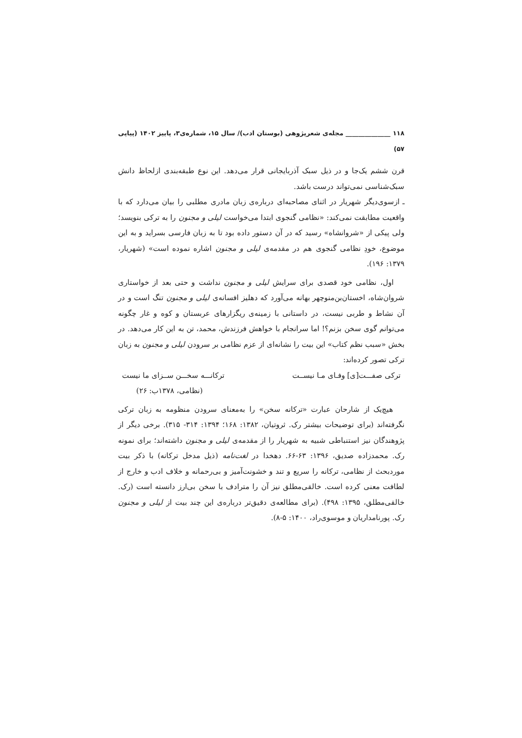۱۱۸ ______________ مجله‌ی شعرپژوهی (بوستان ادب)/ سال ۱۵، شماره‌ی۳، پاییز ۱۴۰۲ (پیاپی ۵۷)
قرن ششم یک‌جا و در ذیل سبک آذربایجانی قرار می‌دهد. این نوع طبقه‌بندی ازلحاظ دانش سبک‌شناسی نمی‌تواند درست باشد.
ـ ازسوی‌دیگر شهریار در اثنای مصاحبه‌ای درباره‌ی زبان مادری مطلبی را بیان می‌دارد که با واقعیت مطابقت نمی‌کند: «نظامی گنجوی ابتدا می‌خواست لیلی و مجنون را به ترکی بنویسد؛ ولی پیکی از «شروانشاه» رسید که در آن دستور داده بود تا به زبان فارسی بسراید و به این موضوع، خودِ نظامی گنجوی هم در مقدمه‌ی لیلی و مجنون اشاره نموده است» (شهریار، ۱۳۷۹: ۱۹۶).
اول، نظامی خود قصدی برای سرایش لیلی و مجنون نداشت و حتی بعد از خواستاری شروان‌شاه، اخستان‌بن‌منوچهر بهانه می‌آورد که دهلیز افسانه‌ی لیلی و مجنون تنگ است و در آن نشاط و طربی نیست، در داستانی با زمینه‌ی ریگزارهای عربستان و کوه و غار چگونه می‌توانم گوی سخن بزنم؟! اما سرانجام با خواهش فرزندش، محمد، تن به این کار می‌دهد. در بخش «سبب نظم کتاب» این بیت را نشانه‌ای از عزم نظامی بر سرودن لیلی و مجنون به زبان ترکی تصور کرده‌اند:
ترکی صفـــت[ی] وفـای مـا نیســت ترکانـــه سخـــن ســزای ما نیست
(نظامی، ۱۳۷۸ب: ۲۶)
هیچ‌یک از شارحان عبارت «ترکانه سخن» را به‌معنای سرودن منظومه به زبان ترکی نگرفته‌اند (برای توضیحات بیشتر رک. ثروتیان، ۱۳۸۲: ۱۶۸؛ ۱۳۹۴: ۳۱۴- ۳۱۵). برخی دیگر از پژوهندگان نیز استنباطی شبیه به شهریار را از مقدمه‌ی لیلی و مجنون داشته‌اند؛ برای نمونه رک. محمدزاده صدیق، ۱۳۹۶: ۶۳-۶۶. دهخدا در لغت‌نامه (ذیل مدخل ترکانه) با ذکر بیت موردبحث از نظامی، ترکانه را سریع و تند و خشونت‌آمیز و بی‌رحمانه و خلاف ادب و خارج از لطافت معنی کرده است. خالقی‌مطلق نیز آن را مترادف با سخن بی‌ارز دانسته است (رک. خالقی‌مطلق، ۱۳۹۵: ۴۹۸). (برای مطالعه‌ی دقیق‌تر درباره‌ی این چند بیت از لیلی و مجنون رک. پورنامداریان و موسوی‌راد، ۱۴۰۰: ۵-۸).